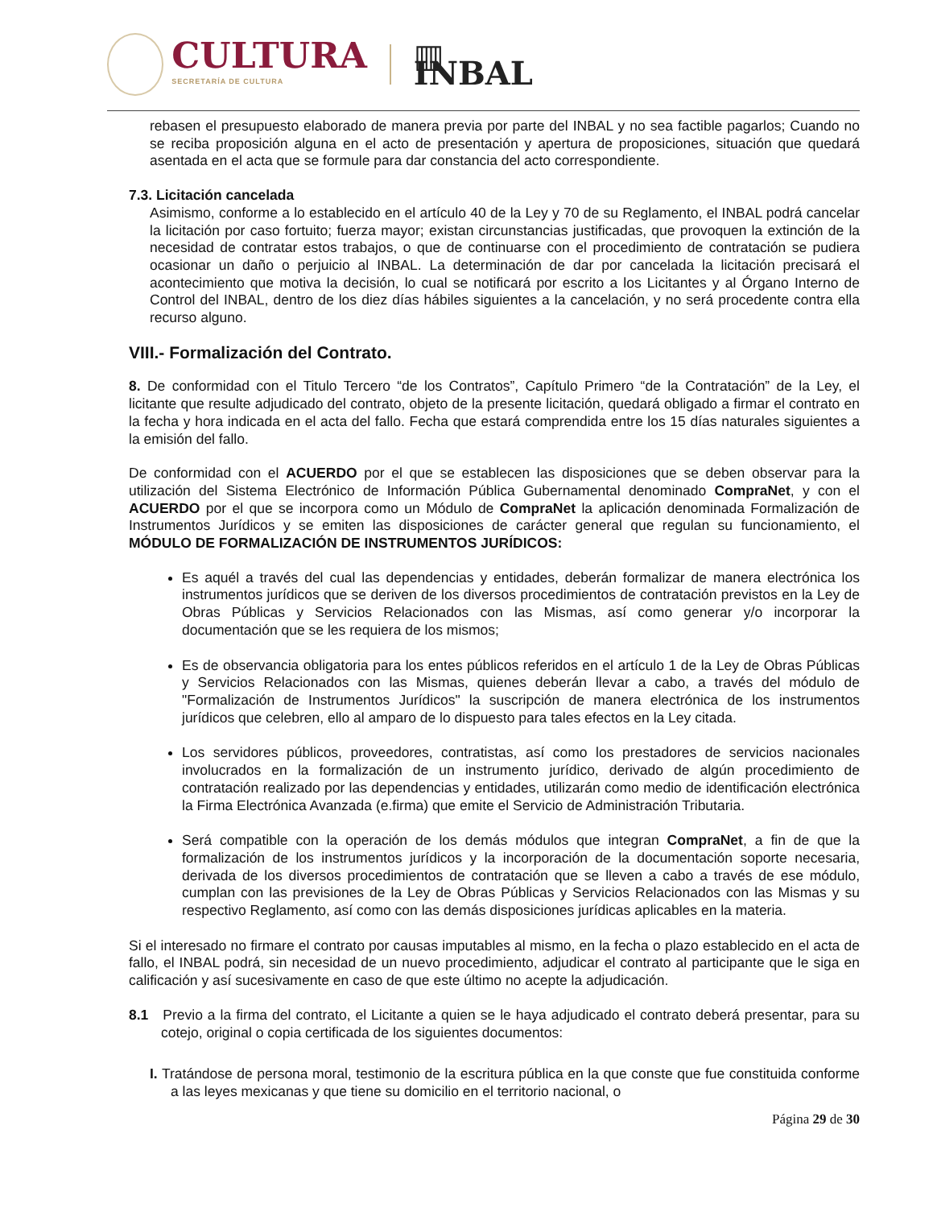CULTURA
SECRETARÍA DE CULTURA
▥ INBAL
rebasen el presupuesto elaborado de manera previa por parte del INBAL y no sea factible pagarlos; Cuando no se reciba proposición alguna en el acto de presentación y apertura de proposiciones, situación que quedará asentada en el acta que se formule para dar constancia del acto correspondiente.
7.3. Licitación cancelada
Asimismo, conforme a lo establecido en el artículo 40 de la Ley y 70 de su Reglamento, el INBAL podrá cancelar la licitación por caso fortuito; fuerza mayor; existan circunstancias justificadas, que provoquen la extinción de la necesidad de contratar estos trabajos, o que de continuarse con el procedimiento de contratación se pudiera ocasionar un daño o perjuicio al INBAL. La determinación de dar por cancelada la licitación precisará el acontecimiento que motiva la decisión, lo cual se notificará por escrito a los Licitantes y al Órgano Interno de Control del INBAL, dentro de los diez días hábiles siguientes a la cancelación, y no será procedente contra ella recurso alguno.
VIII.- Formalización del Contrato.
8. De conformidad con el Titulo Tercero “de los Contratos”, Capítulo Primero “de la Contratación” de la Ley, el licitante que resulte adjudicado del contrato, objeto de la presente licitación, quedará obligado a firmar el contrato en la fecha y hora indicada en el acta del fallo. Fecha que estará comprendida entre los 15 días naturales siguientes a la emisión del fallo.
De conformidad con el ACUERDO por el que se establecen las disposiciones que se deben observar para la utilización del Sistema Electrónico de Información Pública Gubernamental denominado CompraNet, y con el ACUERDO por el que se incorpora como un Módulo de CompraNet la aplicación denominada Formalización de Instrumentos Jurídicos y se emiten las disposiciones de carácter general que regulan su funcionamiento, el MÓDULO DE FORMALIZACIÓN DE INSTRUMENTOS JURÍDICOS:
Es aquél a través del cual las dependencias y entidades, deberán formalizar de manera electrónica los instrumentos jurídicos que se deriven de los diversos procedimientos de contratación previstos en la Ley de Obras Públicas y Servicios Relacionados con las Mismas, así como generar y/o incorporar la documentación que se les requiera de los mismos;
Es de observancia obligatoria para los entes públicos referidos en el artículo 1 de la Ley de Obras Públicas y Servicios Relacionados con las Mismas, quienes deberán llevar a cabo, a través del módulo de "Formalización de Instrumentos Jurídicos" la suscripción de manera electrónica de los instrumentos jurídicos que celebren, ello al amparo de lo dispuesto para tales efectos en la Ley citada.
Los servidores públicos, proveedores, contratistas, así como los prestadores de servicios nacionales involucrados en la formalización de un instrumento jurídico, derivado de algún procedimiento de contratación realizado por las dependencias y entidades, utilizarán como medio de identificación electrónica la Firma Electrónica Avanzada (e.firma) que emite el Servicio de Administración Tributaria.
Será compatible con la operación de los demás módulos que integran CompraNet, a fin de que la formalización de los instrumentos jurídicos y la incorporación de la documentación soporte necesaria, derivada de los diversos procedimientos de contratación que se lleven a cabo a través de ese módulo, cumplan con las previsiones de la Ley de Obras Públicas y Servicios Relacionados con las Mismas y su respectivo Reglamento, así como con las demás disposiciones jurídicas aplicables en la materia.
Si el interesado no firmare el contrato por causas imputables al mismo, en la fecha o plazo establecido en el acta de fallo, el INBAL podrá, sin necesidad de un nuevo procedimiento, adjudicar el contrato al participante que le siga en calificación y así sucesivamente en caso de que este último no acepte la adjudicación.
8.1 Previo a la firma del contrato, el Licitante a quien se le haya adjudicado el contrato deberá presentar, para su cotejo, original o copia certificada de los siguientes documentos:
I. Tratándose de persona moral, testimonio de la escritura pública en la que conste que fue constituida conforme a las leyes mexicanas y que tiene su domicilio en el territorio nacional, o
Página 29 de 30